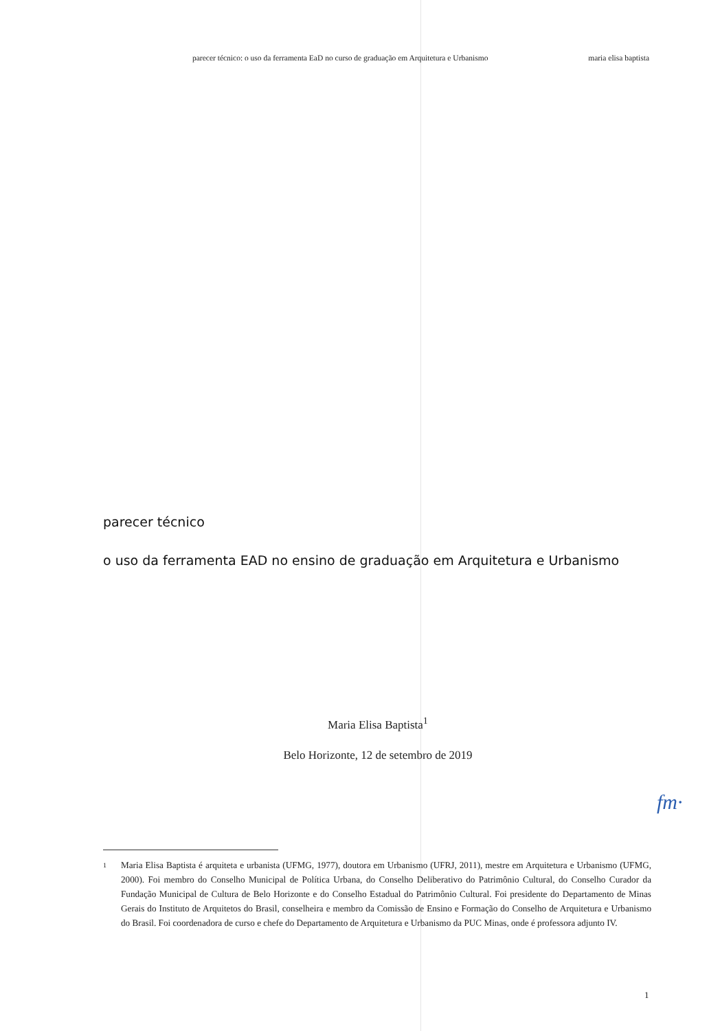parecer técnico: o uso da ferramenta EaD no curso de graduação em Arquitetura e Urbanismo maria elisa baptista
parecer técnico
o uso da ferramenta EAD no ensino de graduação em Arquitetura e Urbanismo
Maria Elisa Baptista<sup>1</sup>
Belo Horizonte, 12 de setembro de 2019
fm·
1 Maria Elisa Baptista é arquiteta e urbanista (UFMG, 1977), doutora em Urbanismo (UFRJ, 2011), mestre em Arquitetura e Urbanismo (UFMG, 2000). Foi membro do Conselho Municipal de Política Urbana, do Conselho Deliberativo do Patrimônio Cultural, do Conselho Curador da Fundação Municipal de Cultura de Belo Horizonte e do Conselho Estadual do Patrimônio Cultural. Foi presidente do Departamento de Minas Gerais do Instituto de Arquitetos do Brasil, conselheira e membro da Comissão de Ensino e Formação do Conselho de Arquitetura e Urbanismo do Brasil. Foi coordenadora de curso e chefe do Departamento de Arquitetura e Urbanismo da PUC Minas, onde é professora adjunto IV.
1